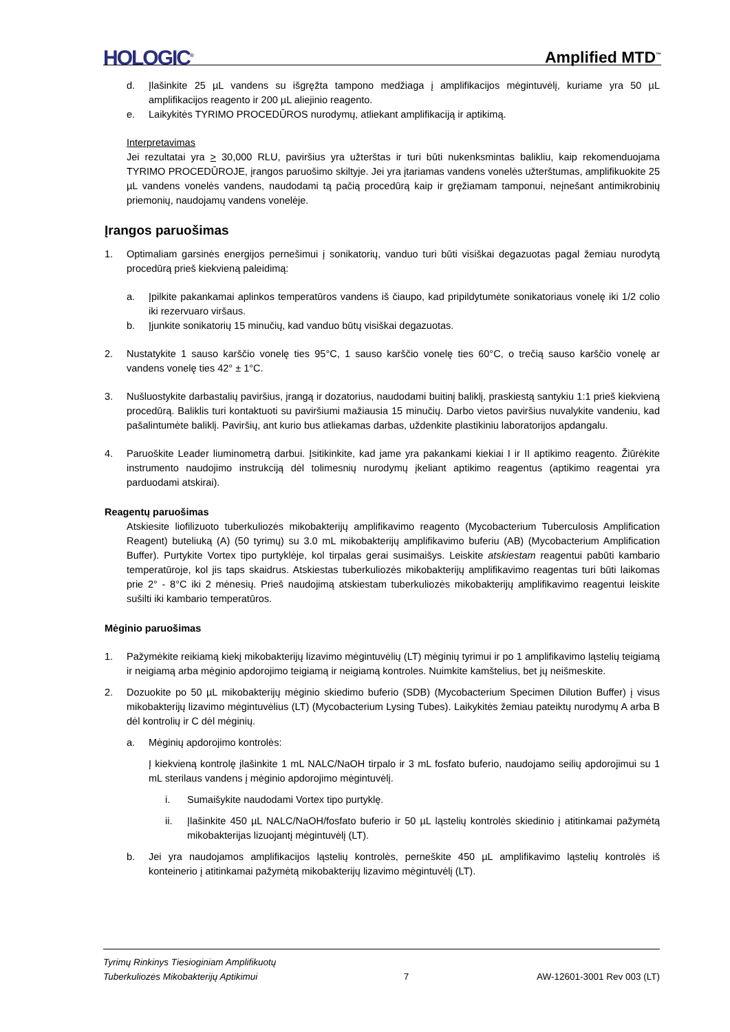HOLOGIC<sup>®</sup> Amplified MTD<sup>™</sup>
d. Įlašinkite 25 µL vandens su išgręžta tampono medžiaga į amplifikacijos mėgintuvėlį, kuriame yra 50 µL amplifikacijos reagento ir 200 µL aliejinio reagento.
e. Laikykitės TYRIMO PROCEDŪROS nurodymų, atliekant amplifikaciją ir aptikimą.
Interpretavimas
Jei rezultatai yra > 30,000 RLU, paviršius yra užterštas ir turi būti nukenksmintas balikliu, kaip rekomenduojama TYRIMO PROCEDŪROJE, įrangos paruošimo skiltyje. Jei yra įtariamas vandens vonelės užterštumas, amplifikuokite 25 µL vandens vonelės vandens, naudodami tą pačią procedūrą kaip ir gręžiamam tamponui, neįnešant antimikrobinių priemonių, naudojamų vandens vonelėje.
Įrangos paruošimas
1. Optimaliam garsinės energijos pernešimui į sonikatorių, vanduo turi būti visiškai degazuotas pagal žemiau nurodytą procedūrą prieš kiekvieną paleidimą:
a. Įpilkite pakankamai aplinkos temperatūros vandens iš čiaupo, kad pripildytumėte sonikatoriaus vonelę iki 1/2 colio iki rezervuaro viršaus.
b. Įjunkite sonikatorių 15 minučių, kad vanduo būtų visiškai degazuotas.
2. Nustatykite 1 sauso karščio vonelę ties 95°C, 1 sauso karščio vonelę ties 60°C, o trečią sauso karščio vonelę ar vandens vonelę ties 42° ± 1°C.
3. Nušluostykite darbastalių paviršius, įrangą ir dozatorius, naudodami buitinį baliklį, praskiestą santykiu 1:1 prieš kiekvieną procedūrą. Baliklis turi kontaktuoti su paviršiumi mažiausia 15 minučių. Darbo vietos paviršius nuvalykite vandeniu, kad pašalintumėte baliklį. Paviršių, ant kurio bus atliekamas darbas, uždenkite plastikiniu laboratorijos apdangalu.
4. Paruoškite Leader liuminometrą darbui. Įsitikinkite, kad jame yra pakankami kiekiai I ir II aptikimo reagento. Žiūrėkite instrumento naudojimo instrukciją dėl tolimesnių nurodymų įkeliant aptikimo reagentus (aptikimo reagentai yra parduodami atskirai).
Reagentų paruošimas
Atskiesite liofilizuoto tuberkuliozės mikobakterijų amplifikavimo reagento (Mycobacterium Tuberculosis Amplification Reagent) buteliuką (A) (50 tyrimų) su 3.0 mL mikobakterijų amplifikavimo buferiu (AB) (Mycobacterium Amplification Buffer). Purtykite Vortex tipo purtyklėje, kol tirpalas gerai susimaišys. Leiskite atskiestam reagentui pabūti kambario temperatūroje, kol jis taps skaidrus. Atskiestas tuberkuliozės mikobakterijų amplifikavimo reagentas turi būti laikomas prie 2° - 8°C iki 2 mėnesių. Prieš naudojimą atskiestam tuberkuliozės mikobakterijų amplifikavimo reagentui leiskite sušilti iki kambario temperatūros.
Mėginio paruošimas
1. Pažymėkite reikiamą kiekį mikobakterijų lizavimo mėgintuvėlių (LT) mėginių tyrimui ir po 1 amplifikavimo ląstelių teigiamą ir neigiamą arba mėginio apdorojimo teigiamą ir neigiamą kontroles. Nuimkite kamštelius, bet jų neišmeskite.
2. Dozuokite po 50 µL mikobakterijų mėginio skiedimo buferio (SDB) (Mycobacterium Specimen Dilution Buffer) į visus mikobakterijų lizavimo mėgintuvėlius (LT) (Mycobacterium Lysing Tubes). Laikykitės žemiau pateiktų nurodymų A arba B dėl kontrolių ir C dėl mėginių.
a. Mėginių apdorojimo kontrolės:
Į kiekvieną kontrolę įlašinkite 1 mL NALC/NaOH tirpalo ir 3 mL fosfato buferio, naudojamo seilių apdorojimui su 1 mL sterilaus vandens į mėginio apdorojimo mėgintuvėlį.
i. Sumaišykite naudodami Vortex tipo purtyklę.
ii. Įlašinkite 450 µL NALC/NaOH/fosfato buferio ir 50 µL ląstelių kontrolės skiedinio į atitinkamai pažymėtą mikobakterijas lizuojantį mėgintuvėlį (LT).
b. Jei yra naudojamos amplifikacijos ląstelių kontrolės, perneškite 450 µL amplifikavimo ląstelių kontrolės iš konteinerio į atitinkamai pažymėtą mikobakterijų lizavimo mėgintuvėlį (LT).
Tyrimų Rinkinys Tiesioginiam Amplifikuotų
Tuberkuliozės Mikobakterijų Aptikimui 7 AW-12601-3001 Rev 003 (LT)